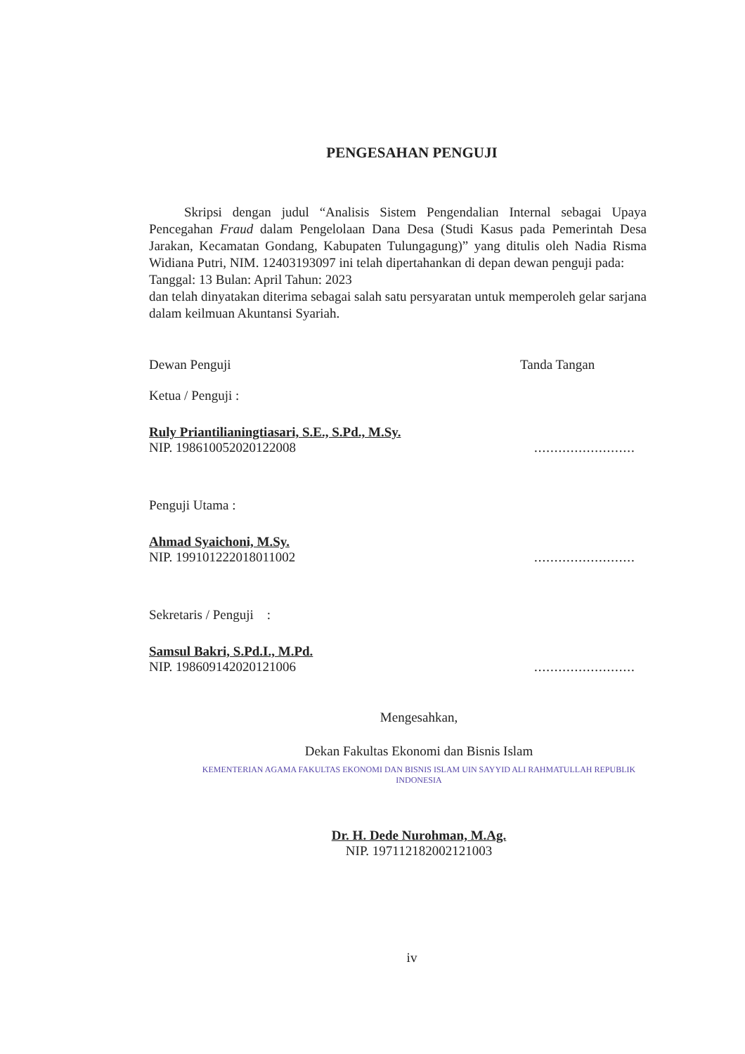PENGESAHAN PENGUJI
Skripsi dengan judul “Analisis Sistem Pengendalian Internal sebagai Upaya Pencegahan Fraud dalam Pengelolaan Dana Desa (Studi Kasus pada Pemerintah Desa Jarakan, Kecamatan Gondang, Kabupaten Tulungagung)” yang ditulis oleh Nadia Risma Widiana Putri, NIM. 12403193097 ini telah dipertahankan di depan dewan penguji pada:
Tanggal: 13 Bulan: April Tahun: 2023
dan telah dinyatakan diterima sebagai salah satu persyaratan untuk memperoleh gelar sarjana dalam keilmuan Akuntansi Syariah.
Dewan Penguji Tanda Tangan
Ketua / Penguji :
Ruly Priantilianingtiasari, S.E., S.Pd., M.Sy.
NIP. 198610052020122008
.........................
Penguji Utama :
Ahmad Syaichoni, M.Sy.
NIP. 199101222018011002
.........................
Sekretaris / Penguji :
Samsul Bakri, S.Pd.I., M.Pd.
NIP. 198609142020121006
.........................
Mengesahkan,
Dekan Fakultas Ekonomi dan Bisnis Islam
KEMENTERIAN AGAMA FAKULTAS EKONOMI DAN BISNIS ISLAM UIN SAYYID ALI RAHMATULLAH REPUBLIK INDONESIA
Dr. H. Dede Nurohman, M.Ag.
NIP. 197112182002121003
iv